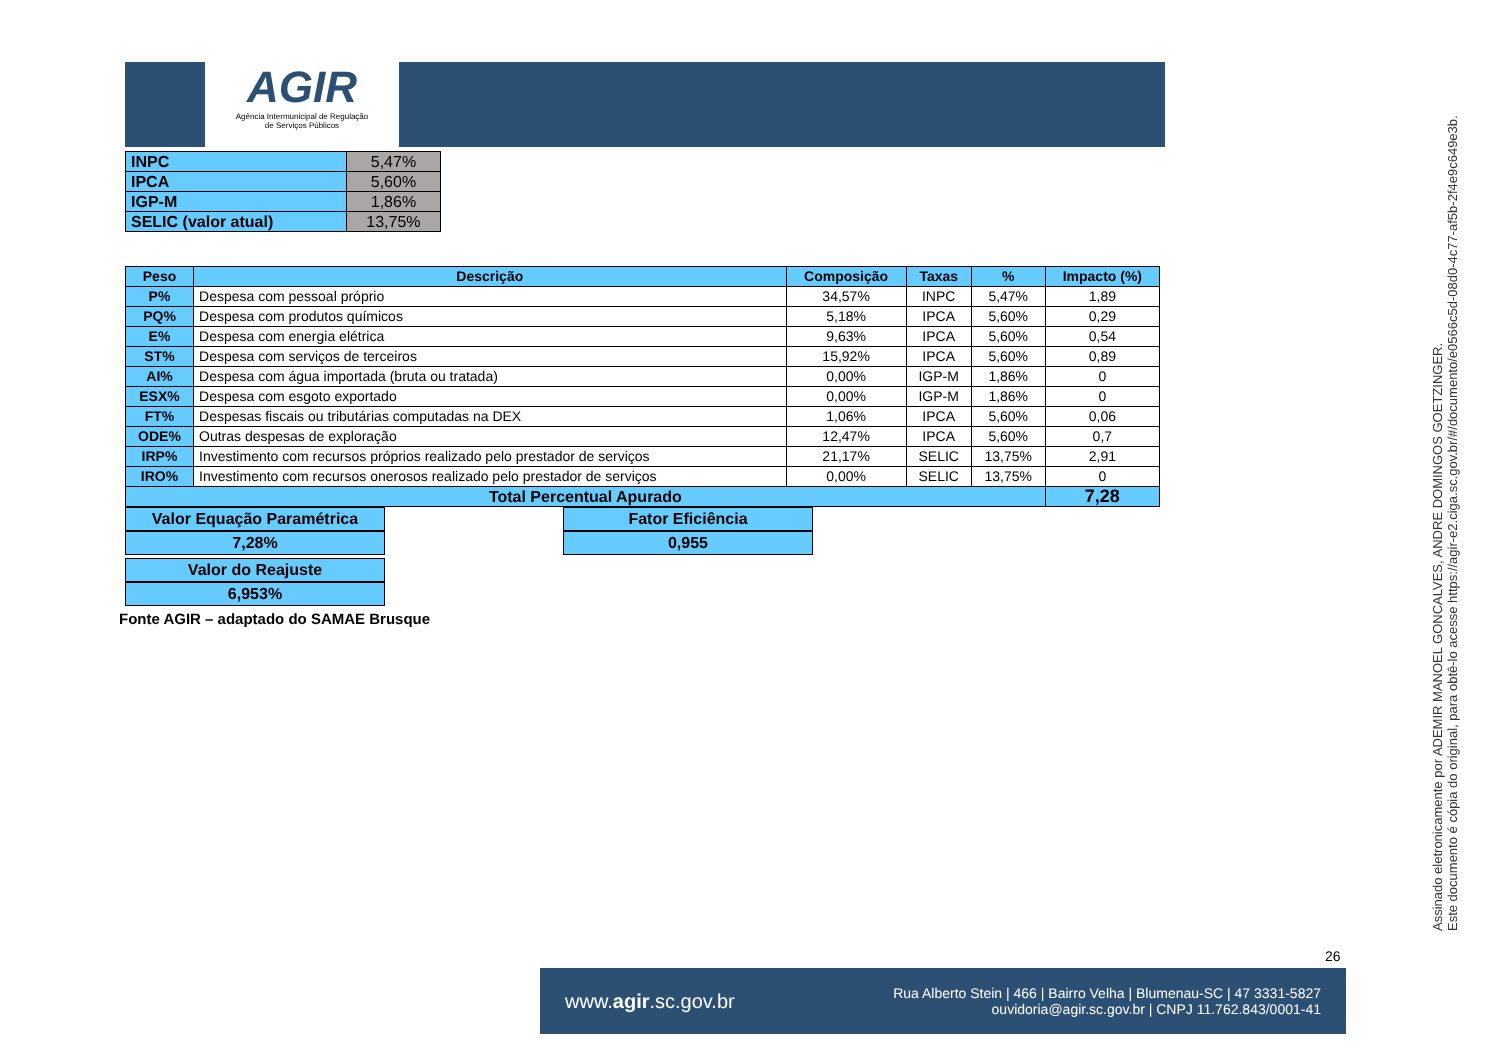AGIR
Agência Intermunicipal de Regulação
de Serviços Públicos
| INPC | 5,47% |
| IPCA | 5,60% |
| IGP-M | 1,86% |
| SELIC (valor atual) | 13,75% |
| Peso | Descrição | Composição | Taxas | % | Impacto (%) |
| --- | --- | --- | --- | --- | --- |
| P% | Despesa com pessoal próprio | 34,57% | INPC | 5,47% | 1,89 |
| PQ% | Despesa com produtos químicos | 5,18% | IPCA | 5,60% | 0,29 |
| E% | Despesa com energia elétrica | 9,63% | IPCA | 5,60% | 0,54 |
| ST% | Despesa com serviços de terceiros | 15,92% | IPCA | 5,60% | 0,89 |
| AI% | Despesa com água importada (bruta ou tratada) | 0,00% | IGP-M | 1,86% | 0 |
| ESX% | Despesa com esgoto exportado | 0,00% | IGP-M | 1,86% | 0 |
| FT% | Despesas fiscais ou tributárias computadas na DEX | 1,06% | IPCA | 5,60% | 0,06 |
| ODE% | Outras despesas de exploração | 12,47% | IPCA | 5,60% | 0,7 |
| IRP% | Investimento com recursos próprios realizado pelo prestador de serviços | 21,17% | SELIC | 13,75% | 2,91 |
| IRO% | Investimento com recursos onerosos realizado pelo prestador de serviços | 0,00% | SELIC | 13,75% | 0 |
| Total Percentual Apurado | | | | | 7,28 |
Valor Equação Paramétrica
7,28%
Fator Eficiência
0,955
Valor do Reajuste
6,953%
Fonte AGIR – adaptado do SAMAE Brusque
Assinado eletronicamente por ADEMIR MANOEL GONCALVES, ANDRE DOMINGOS GOETZINGER.
Este documento é cópia do original, para obtê-lo acesse https://agir-e2.ciga.sc.gov.br/#/documento/e0566c5d-08d0-4c77-af5b-2f4e9c649e3b.
26
www.agir.sc.gov.br Rua Alberto Stein | 466 | Bairro Velha | Blumenau-SC | 47 3331-5827
ouvidoria@agir.sc.gov.br | CNPJ 11.762.843/0001-41